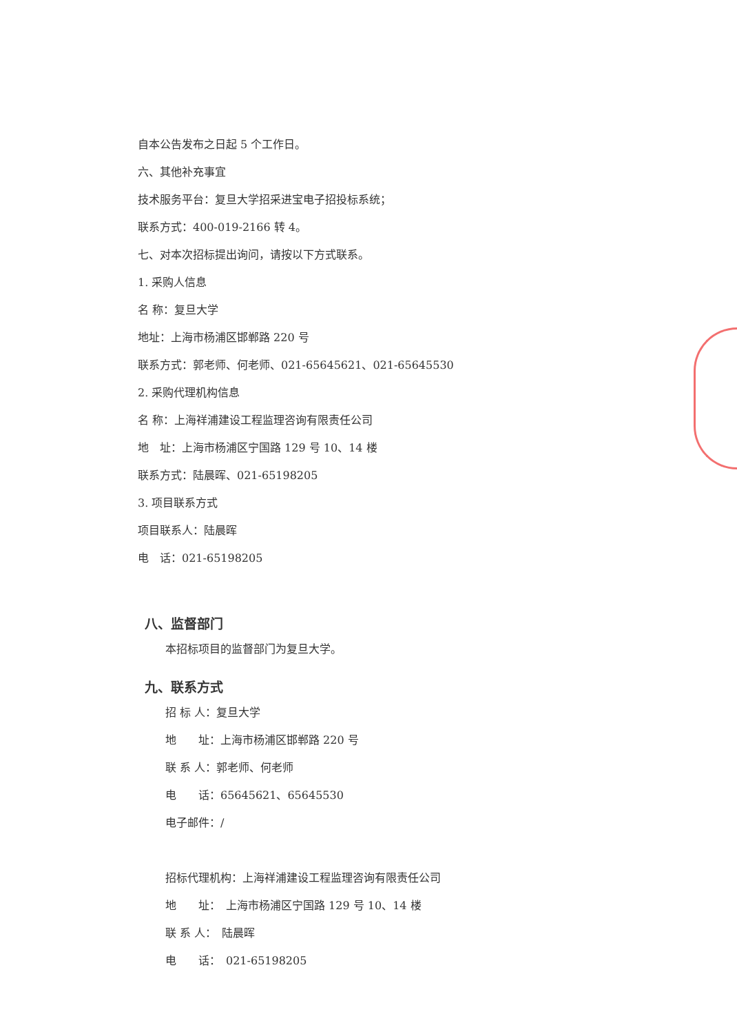自本公告发布之日起 5 个工作日。
六、其他补充事宜
技术服务平台：复旦大学招采进宝电子招投标系统；
联系方式：400-019-2166 转 4。
七、对本次招标提出询问，请按以下方式联系。
1. 采购人信息
名 称：复旦大学
地址：上海市杨浦区邯郸路 220 号
联系方式：郭老师、何老师、021-65645621、021-65645530
2. 采购代理机构信息
名 称：上海祥浦建设工程监理咨询有限责任公司
地　址：上海市杨浦区宁国路 129 号 10、14 楼
联系方式：陆晨晖、021-65198205
3. 项目联系方式
项目联系人：陆晨晖
电　话：021-65198205
八、监督部门
本招标项目的监督部门为复旦大学。
九、联系方式
招 标 人：复旦大学
地　　址：上海市杨浦区邯郸路 220 号
联 系 人：郭老师、何老师
电　　话：65645621、65645530
电子邮件：/
招标代理机构：上海祥浦建设工程监理咨询有限责任公司
地　　址：　上海市杨浦区宁国路 129 号 10、14 楼
联 系 人：　陆晨晖
电　　话：　021-65198205